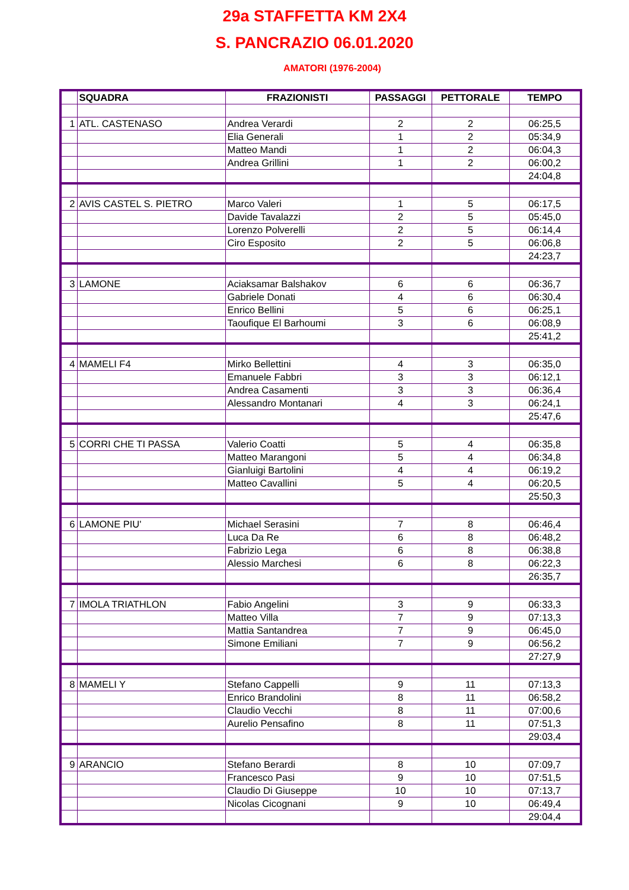29a STAFFETTA KM 2X4
S. PANCRAZIO 06.01.2020
AMATORI (1976-2004)
| | SQUADRA | FRAZIONISTI | PASSAGGI | PETTORALE | TEMPO |
| --- | --- | --- | --- | --- | --- |
| 1 | ATL. CASTENASO | Andrea Verardi | 2 | 2 | 06:25,5 |
| | | Elia Generali | 1 | 2 | 05:34,9 |
| | | Matteo Mandi | 1 | 2 | 06:04,3 |
| | | Andrea Grillini | 1 | 2 | 06:00,2 |
| | | | | | 24:04,8 |
| 2 | AVIS CASTEL S. PIETRO | Marco Valeri | 1 | 5 | 06:17,5 |
| | | Davide Tavalazzi | 2 | 5 | 05:45,0 |
| | | Lorenzo Polverelli | 2 | 5 | 06:14,4 |
| | | Ciro Esposito | 2 | 5 | 06:06,8 |
| | | | | | 24:23,7 |
| 3 | LAMONE | Aciaksamar Balshakov | 6 | 6 | 06:36,7 |
| | | Gabriele Donati | 4 | 6 | 06:30,4 |
| | | Enrico Bellini | 5 | 6 | 06:25,1 |
| | | Taoufique El Barhoumi | 3 | 6 | 06:08,9 |
| | | | | | 25:41,2 |
| 4 | MAMELI F4 | Mirko Bellettini | 4 | 3 | 06:35,0 |
| | | Emanuele Fabbri | 3 | 3 | 06:12,1 |
| | | Andrea Casamenti | 3 | 3 | 06:36,4 |
| | | Alessandro Montanari | 4 | 3 | 06:24,1 |
| | | | | | 25:47,6 |
| 5 | CORRI CHE TI PASSA | Valerio Coatti | 5 | 4 | 06:35,8 |
| | | Matteo Marangoni | 5 | 4 | 06:34,8 |
| | | Gianluigi Bartolini | 4 | 4 | 06:19,2 |
| | | Matteo Cavallini | 5 | 4 | 06:20,5 |
| | | | | | 25:50,3 |
| 6 | LAMONE PIU' | Michael Serasini | 7 | 8 | 06:46,4 |
| | | Luca Da Re | 6 | 8 | 06:48,2 |
| | | Fabrizio Lega | 6 | 8 | 06:38,8 |
| | | Alessio Marchesi | 6 | 8 | 06:22,3 |
| | | | | | 26:35,7 |
| 7 | IMOLA TRIATHLON | Fabio Angelini | 3 | 9 | 06:33,3 |
| | | Matteo Villa | 7 | 9 | 07:13,3 |
| | | Mattia Santandrea | 7 | 9 | 06:45,0 |
| | | Simone Emiliani | 7 | 9 | 06:56,2 |
| | | | | | 27:27,9 |
| 8 | MAMELI Y | Stefano Cappelli | 9 | 11 | 07:13,3 |
| | | Enrico Brandolini | 8 | 11 | 06:58,2 |
| | | Claudio Vecchi | 8 | 11 | 07:00,6 |
| | | Aurelio Pensafino | 8 | 11 | 07:51,3 |
| | | | | | 29:03,4 |
| 9 | ARANCIO | Stefano Berardi | 8 | 10 | 07:09,7 |
| | | Francesco Pasi | 9 | 10 | 07:51,5 |
| | | Claudio Di Giuseppe | 10 | 10 | 07:13,7 |
| | | Nicolas Cicognani | 9 | 10 | 06:49,4 |
| | | | | | 29:04,4 |